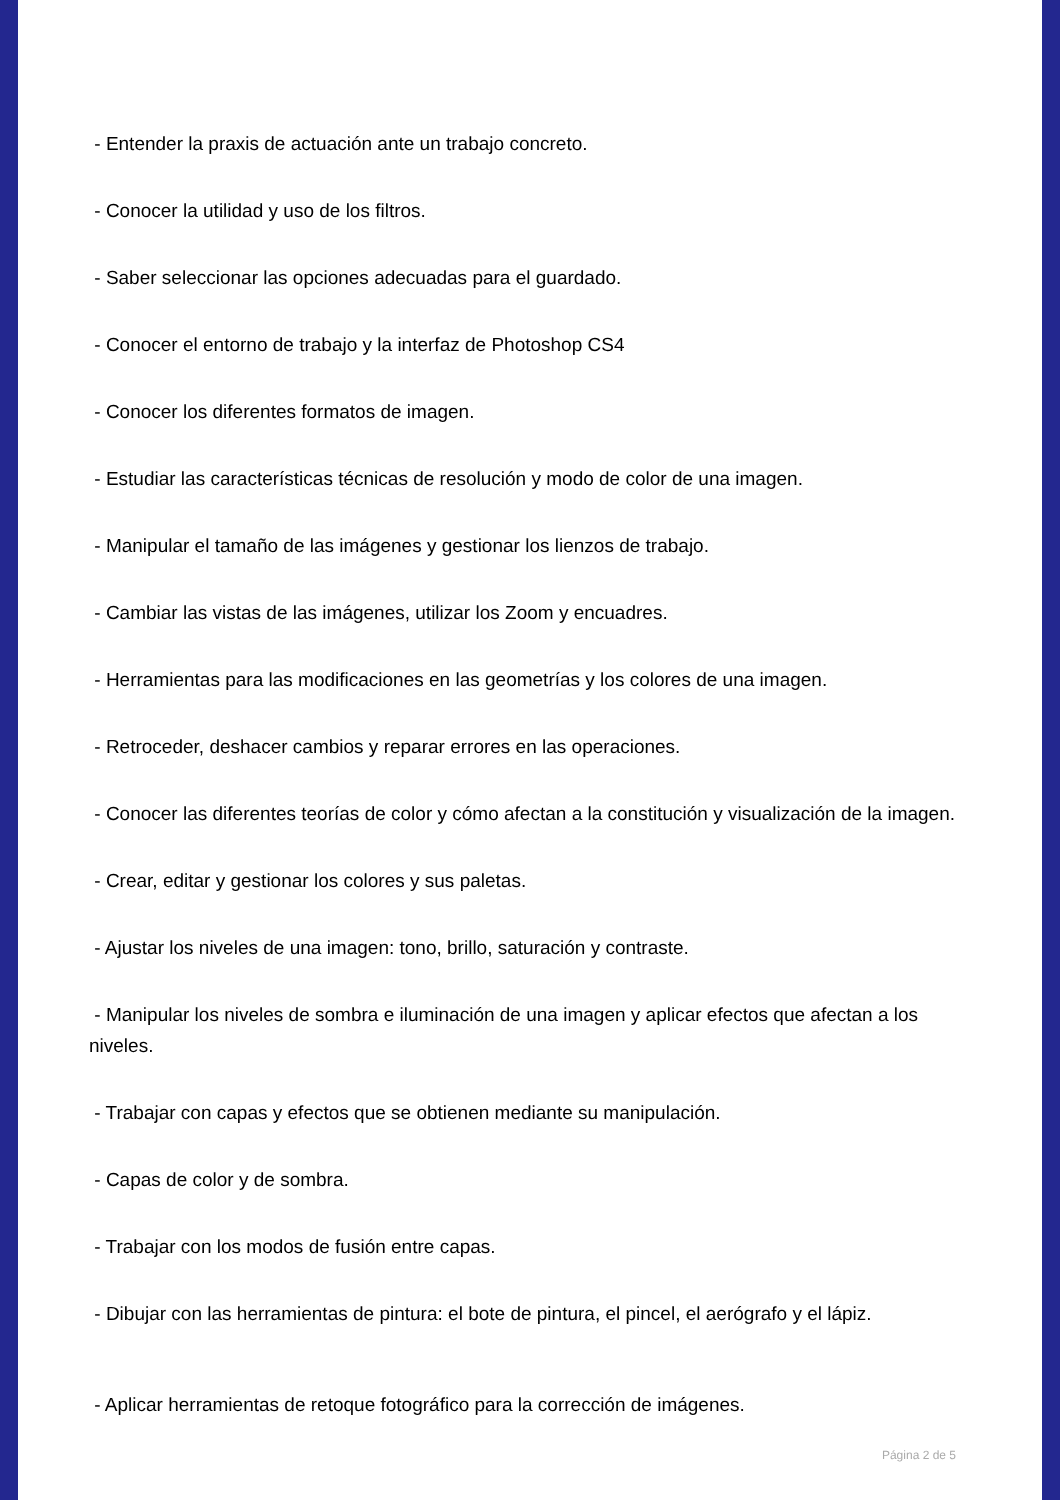- Entender la praxis de actuación ante un trabajo concreto.
- Conocer la utilidad y uso de los filtros.
- Saber seleccionar las opciones adecuadas para el guardado.
- Conocer el entorno de trabajo y la interfaz de Photoshop CS4
- Conocer los diferentes formatos de imagen.
- Estudiar las características técnicas de resolución y modo de color de una imagen.
- Manipular el tamaño de las imágenes y gestionar los lienzos de trabajo.
- Cambiar las vistas de las imágenes, utilizar los Zoom y encuadres.
- Herramientas para las modificaciones en las geometrías y los colores de una imagen.
- Retroceder, deshacer cambios y reparar errores en las operaciones.
- Conocer las diferentes teorías de color y cómo afectan a la constitución y visualización de la imagen.
- Crear, editar y gestionar los colores y sus paletas.
- Ajustar los niveles de una imagen: tono, brillo, saturación y contraste.
- Manipular los niveles de sombra e iluminación de una imagen y aplicar efectos que afectan a los niveles.
- Trabajar con capas y efectos que se obtienen mediante su manipulación.
- Capas de color y de sombra.
- Trabajar con los modos de fusión entre capas.
- Dibujar con las herramientas de pintura: el bote de pintura, el pincel, el aerógrafo y el lápiz.
- Aplicar herramientas de retoque fotográfico para la corrección de imágenes.
Página 2 de 5